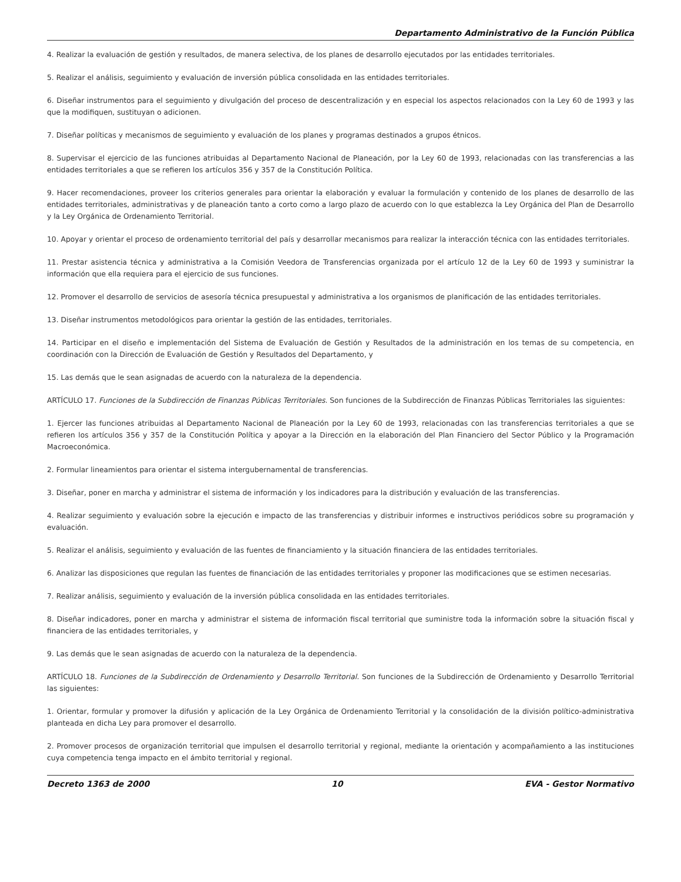Departamento Administrativo de la Función Pública
4. Realizar la evaluación de gestión y resultados, de manera selectiva, de los planes de desarrollo ejecutados por las entidades territoriales.
5. Realizar el análisis, seguimiento y evaluación de inversión pública consolidada en las entidades territoriales.
6. Diseñar instrumentos para el seguimiento y divulgación del proceso de descentralización y en especial los aspectos relacionados con la Ley 60 de 1993 y las que la modifiquen, sustituyan o adicionen.
7. Diseñar políticas y mecanismos de seguimiento y evaluación de los planes y programas destinados a grupos étnicos.
8. Supervisar el ejercicio de las funciones atribuidas al Departamento Nacional de Planeación, por la Ley 60 de 1993, relacionadas con las transferencias a las entidades territoriales a que se refieren los artículos 356 y 357 de la Constitución Política.
9. Hacer recomendaciones, proveer los criterios generales para orientar la elaboración y evaluar la formulación y contenido de los planes de desarrollo de las entidades territoriales, administrativas y de planeación tanto a corto como a largo plazo de acuerdo con lo que establezca la Ley Orgánica del Plan de Desarrollo y la Ley Orgánica de Ordenamiento Territorial.
10. Apoyar y orientar el proceso de ordenamiento territorial del país y desarrollar mecanismos para realizar la interacción técnica con las entidades territoriales.
11. Prestar asistencia técnica y administrativa a la Comisión Veedora de Transferencias organizada por el artículo 12 de la Ley 60 de 1993 y suministrar la información que ella requiera para el ejercicio de sus funciones.
12. Promover el desarrollo de servicios de asesoría técnica presupuestal y administrativa a los organismos de planificación de las entidades territoriales.
13. Diseñar instrumentos metodológicos para orientar la gestión de las entidades, territoriales.
14. Participar en el diseño e implementación del Sistema de Evaluación de Gestión y Resultados de la administración en los temas de su competencia, en coordinación con la Dirección de Evaluación de Gestión y Resultados del Departamento, y
15. Las demás que le sean asignadas de acuerdo con la naturaleza de la dependencia.
ARTÍCULO 17. Funciones de la Subdirección de Finanzas Públicas Territoriales. Son funciones de la Subdirección de Finanzas Públicas Territoriales las siguientes:
1. Ejercer las funciones atribuidas al Departamento Nacional de Planeación por la Ley 60 de 1993, relacionadas con las transferencias territoriales a que se refieren los artículos 356 y 357 de la Constitución Política y apoyar a la Dirección en la elaboración del Plan Financiero del Sector Público y la Programación Macroeconómica.
2. Formular lineamientos para orientar el sistema intergubernamental de transferencias.
3. Diseñar, poner en marcha y administrar el sistema de información y los indicadores para la distribución y evaluación de las transferencias.
4. Realizar seguimiento y evaluación sobre la ejecución e impacto de las transferencias y distribuir informes e instructivos periódicos sobre su programación y evaluación.
5. Realizar el análisis, seguimiento y evaluación de las fuentes de financiamiento y la situación financiera de las entidades territoriales.
6. Analizar las disposiciones que regulan las fuentes de financiación de las entidades territoriales y proponer las modificaciones que se estimen necesarias.
7. Realizar análisis, seguimiento y evaluación de la inversión pública consolidada en las entidades territoriales.
8. Diseñar indicadores, poner en marcha y administrar el sistema de información fiscal territorial que suministre toda la información sobre la situación fiscal y financiera de las entidades territoriales, y
9. Las demás que le sean asignadas de acuerdo con la naturaleza de la dependencia.
ARTÍCULO 18. Funciones de la Subdirección de Ordenamiento y Desarrollo Territorial. Son funciones de la Subdirección de Ordenamiento y Desarrollo Territorial las siguientes:
1. Orientar, formular y promover la difusión y aplicación de la Ley Orgánica de Ordenamiento Territorial y la consolidación de la división político-administrativa planteada en dicha Ley para promover el desarrollo.
2. Promover procesos de organización territorial que impulsen el desarrollo territorial y regional, mediante la orientación y acompañamiento a las instituciones cuya competencia tenga impacto en el ámbito territorial y regional.
Decreto 1363 de 2000 10 EVA - Gestor Normativo